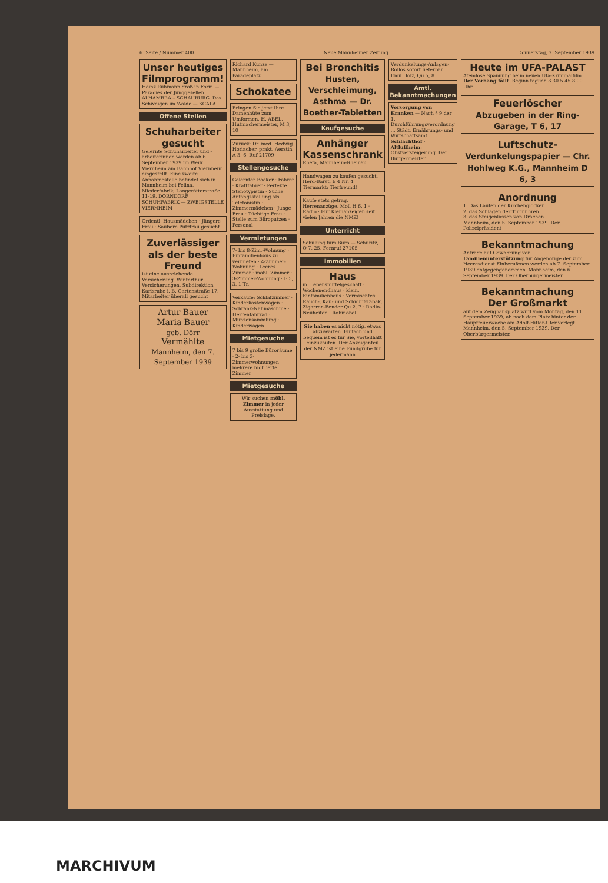6. Seite / Nummer 400 Neue Mannheimer Zeitung Donnerstag, 7. September 1939
Unser heutiges Filmprogramm!
Heinz Rühmann groß in Form — Paradies der Junggesellen. ALHAMBRA – SCHAUBURG. Das Schweigen im Walde — SCALA
Offene Stellen
Schuharbeiter gesucht
Gelernte Schuharbeiter und -arbeiterinnen werden ab 6. September 1939 im Werk Viernheim am Bahnhof Viernheim eingestellt. Eine zweite Annahmestelle befindet sich in Mannheim bei Felina, Miederfabrik, Langerötterstraße 11-19. DORNDORF SCHUHFABRIK — ZWEIGSTELLE VIERNHEIM
Ordentl. Hausmädchen · Jüngere Frau · Saubere Putzfrau gesucht
Zuverlässiger als der beste Freund
ist eine ausreichende Versicherung. Winterthur Versicherungen. Subdirektion Karlsruhe i. B. Gartenstraße 17. Mitarbeiter überall gesucht
Artur Bauer
Maria Bauer
geb. Dörr
Vermählte
Mannheim, den 7. September 1939
Richard Kunze — Mannheim, am Paradeplatz
Schokatee
Bringen Sie jetzt Ihre Damenhüte zum Umformen. H. ABEL, Hutmachermeister, M 3, 10
Zurück: Dr. med. Hedwig Horlacher, prakt. Aerztin, A 3, 6, Ruf 21709
Stellengesuche
Gelernter Bäcker · Fahrer · Kraftfahrer · Perfekte Stenotypistin · Suche Anfangsstellung als Telefonistin · Zimmermädchen · Junge Frau · Tüchtige Frau · Stelle zum Büroputzen · Personal
Vermietungen
7- bis 8-Zim.-Wohnung · Einfamilienhaus zu vermieten · 4-Zimmer-Wohnung · Leeres Zimmer · möbl. Zimmer · 3-Zimmer-Wohnung · F 5, 3, 1 Tr.
Verkäufe: Schlafzimmer · Kinderkastenwagen · Schrank-Nähmaschine · Herrenfahrrad · Münzensammlung · Kinderwagen
Mietgesuche
7 bis 9 große Büroräume · 2- bis 3-Zimmerwohnungen · mehrere möblierte Zimmer
Mietgesuche
Wir suchen möbl. Zimmer in jeder Ausstattung und Preislage.
Bei Bronchitis
Husten, Verschleimung, Asthma — Dr. Boether-Tabletten
Kaufgesuche
Anhänger
Kassenschrank
Rheta, Mannheim-Rheinau
Handwagen zu kaufen gesucht. Herd-Barst, E 4 Nr. 4 · Tiermarkt: Tierfreund!
Kaufe stets getrag. Herrenanzüge. Moll H 6, 1 · Radio · Für Kleinanzeigen seit vielen Jahren die NMZ!
Unterricht
Schulung fürs Büro — Schüritz, O 7, 25, Fernruf 27105
Immobilien
Haus
m. Lebensmittelgeschäft · Wochenendhaus · klein. Einfamilienhaus · Vermischtes: Rauch-, Kau- und Schnupf-Tabak, Zigarren-Bender Qu 2, 7 · Radio-Neuheiten · Rohmöbel!
Sie haben es nicht nötig, etwas abzuwarten. Einfach und bequem ist es für Sie, vorteilhaft einzukaufen. Der Anzeigenteil der NMZ ist eine Fundgrube für jedermann
Verdunkelungs-Anlagen-Rollos sofort lieferbar. Emil Holz, Qu 5, 8
Amtl. Bekanntmachungen
Versorgung von Kranken — Nach § 9 der 1. Durchführungsverordnung ... Städt. Ernährungs- und Wirtschaftsamt. Schlachthof · Altlußheim: Obstversteigerung. Der Bürgermeister.
Heute im UFA-PALAST
Atemlose Spannung beim neuen Ufa-Kriminalfilm Der Vorhang fällt. Beginn täglich 3.30 5.45 8.00 Uhr
Feuerlöscher
Abzugeben in der Ring-Garage, T 6, 17
Luftschutz-
Verdunkelungspapier — Chr. Hohlweg K.G., Mannheim D 6, 3
Anordnung
1. Das Läuten der Kirchenglocken
2. das Schlagen der Turmuhren
3. das Steigenlassen von Drachen
Mannheim, den 5. September 1939. Der Polizeipräsident
Bekanntmachung
Anträge auf Gewährung von Familienunterstützung für Angehörige der zum Heeresdienst Einberufenen werden ab 7. September 1939 entgegengenommen. Mannheim, den 6. September 1939. Der Oberbürgermeister
Bekanntmachung
Der Großmarkt
auf dem Zeughausplatz wird vom Montag, den 11. September 1939, ab nach dem Platz hinter der Hauptfeuerwache am Adolf-Hitler-Ufer verlegt. Mannheim, den 5. September 1939. Der Oberbürgermeister.
MARCHIVUM